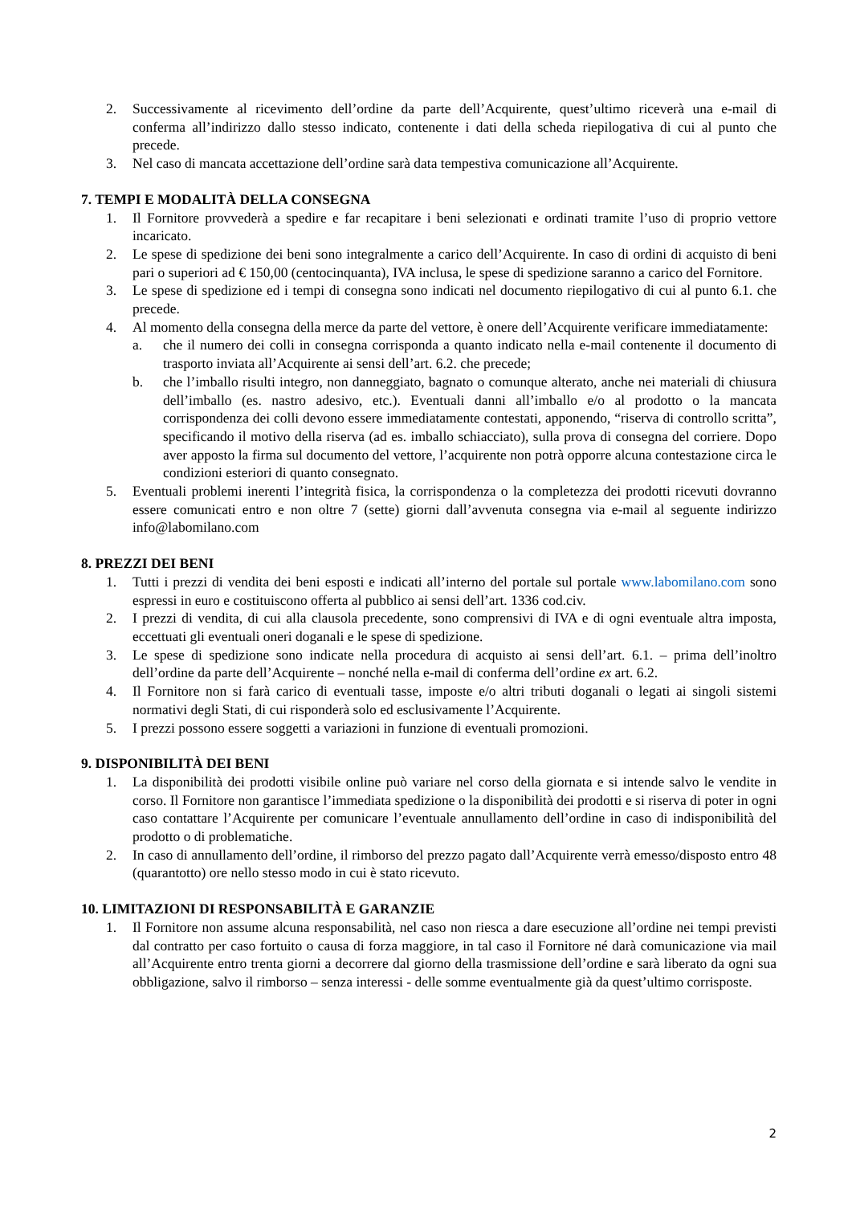2. Successivamente al ricevimento dell’ordine da parte dell’Acquirente, quest’ultimo riceverà una e-mail di conferma all’indirizzo dallo stesso indicato, contenente i dati della scheda riepilogativa di cui al punto che precede.
3. Nel caso di mancata accettazione dell’ordine sarà data tempestiva comunicazione all’Acquirente.
7. TEMPI E MODALITÀ DELLA CONSEGNA
1. Il Fornitore provvederà a spedire e far recapitare i beni selezionati e ordinati tramite l’uso di proprio vettore incaricato.
2. Le spese di spedizione dei beni sono integralmente a carico dell’Acquirente. In caso di ordini di acquisto di beni pari o superiori ad € 150,00 (centocinquanta), IVA inclusa, le spese di spedizione saranno a carico del Fornitore.
3. Le spese di spedizione ed i tempi di consegna sono indicati nel documento riepilogativo di cui al punto 6.1. che precede.
4. Al momento della consegna della merce da parte del vettore, è onere dell’Acquirente verificare immediatamente:
a. che il numero dei colli in consegna corrisponda a quanto indicato nella e-mail contenente il documento di trasporto inviata all’Acquirente ai sensi dell’art. 6.2. che precede;
b. che l’imballo risulti integro, non danneggiato, bagnato o comunque alterato, anche nei materiali di chiusura dell’imballo (es. nastro adesivo, etc.). Eventuali danni all’imballo e/o al prodotto o la mancata corrispondenza dei colli devono essere immediatamente contestati, apponendo, “riserva di controllo scritta”, specificando il motivo della riserva (ad es. imballo schiacciato), sulla prova di consegna del corriere. Dopo aver apposto la firma sul documento del vettore, l’acquirente non potrà opporre alcuna contestazione circa le condizioni esteriori di quanto consegnato.
5. Eventuali problemi inerenti l’integrità fisica, la corrispondenza o la completezza dei prodotti ricevuti dovranno essere comunicati entro e non oltre 7 (sette) giorni dall’avvenuta consegna via e-mail al seguente indirizzo info@labomilano.com
8. PREZZI DEI BENI
1. Tutti i prezzi di vendita dei beni esposti e indicati all’interno del portale sul portale www.labomilano.com sono espressi in euro e costituiscono offerta al pubblico ai sensi dell’art. 1336 cod.civ.
2. I prezzi di vendita, di cui alla clausola precedente, sono comprensivi di IVA e di ogni eventuale altra imposta, eccettuati gli eventuali oneri doganali e le spese di spedizione.
3. Le spese di spedizione sono indicate nella procedura di acquisto ai sensi dell’art. 6.1. – prima dell’inoltro dell’ordine da parte dell’Acquirente – nonché nella e-mail di conferma dell’ordine ex art. 6.2.
4. Il Fornitore non si farà carico di eventuali tasse, imposte e/o altri tributi doganali o legati ai singoli sistemi normativi degli Stati, di cui risponderà solo ed esclusivamente l’Acquirente.
5. I prezzi possono essere soggetti a variazioni in funzione di eventuali promozioni.
9. DISPONIBILITÀ DEI BENI
1. La disponibilità dei prodotti visibile online può variare nel corso della giornata e si intende salvo le vendite in corso. Il Fornitore non garantisce l’immediata spedizione o la disponibilità dei prodotti e si riserva di poter in ogni caso contattare l’Acquirente per comunicare l’eventuale annullamento dell’ordine in caso di indisponibilità del prodotto o di problematiche.
2. In caso di annullamento dell’ordine, il rimborso del prezzo pagato dall’Acquirente verrà emesso/disposto entro 48 (quarantotto) ore nello stesso modo in cui è stato ricevuto.
10. LIMITAZIONI DI RESPONSABILITÀ E GARANZIE
1. Il Fornitore non assume alcuna responsabilità, nel caso non riesca a dare esecuzione all’ordine nei tempi previsti dal contratto per caso fortuito o causa di forza maggiore, in tal caso il Fornitore né darà comunicazione via mail all’Acquirente entro trenta giorni a decorrere dal giorno della trasmissione dell’ordine e sarà liberato da ogni sua obbligazione, salvo il rimborso – senza interessi - delle somme eventualmente già da quest’ultimo corrisposte.
2